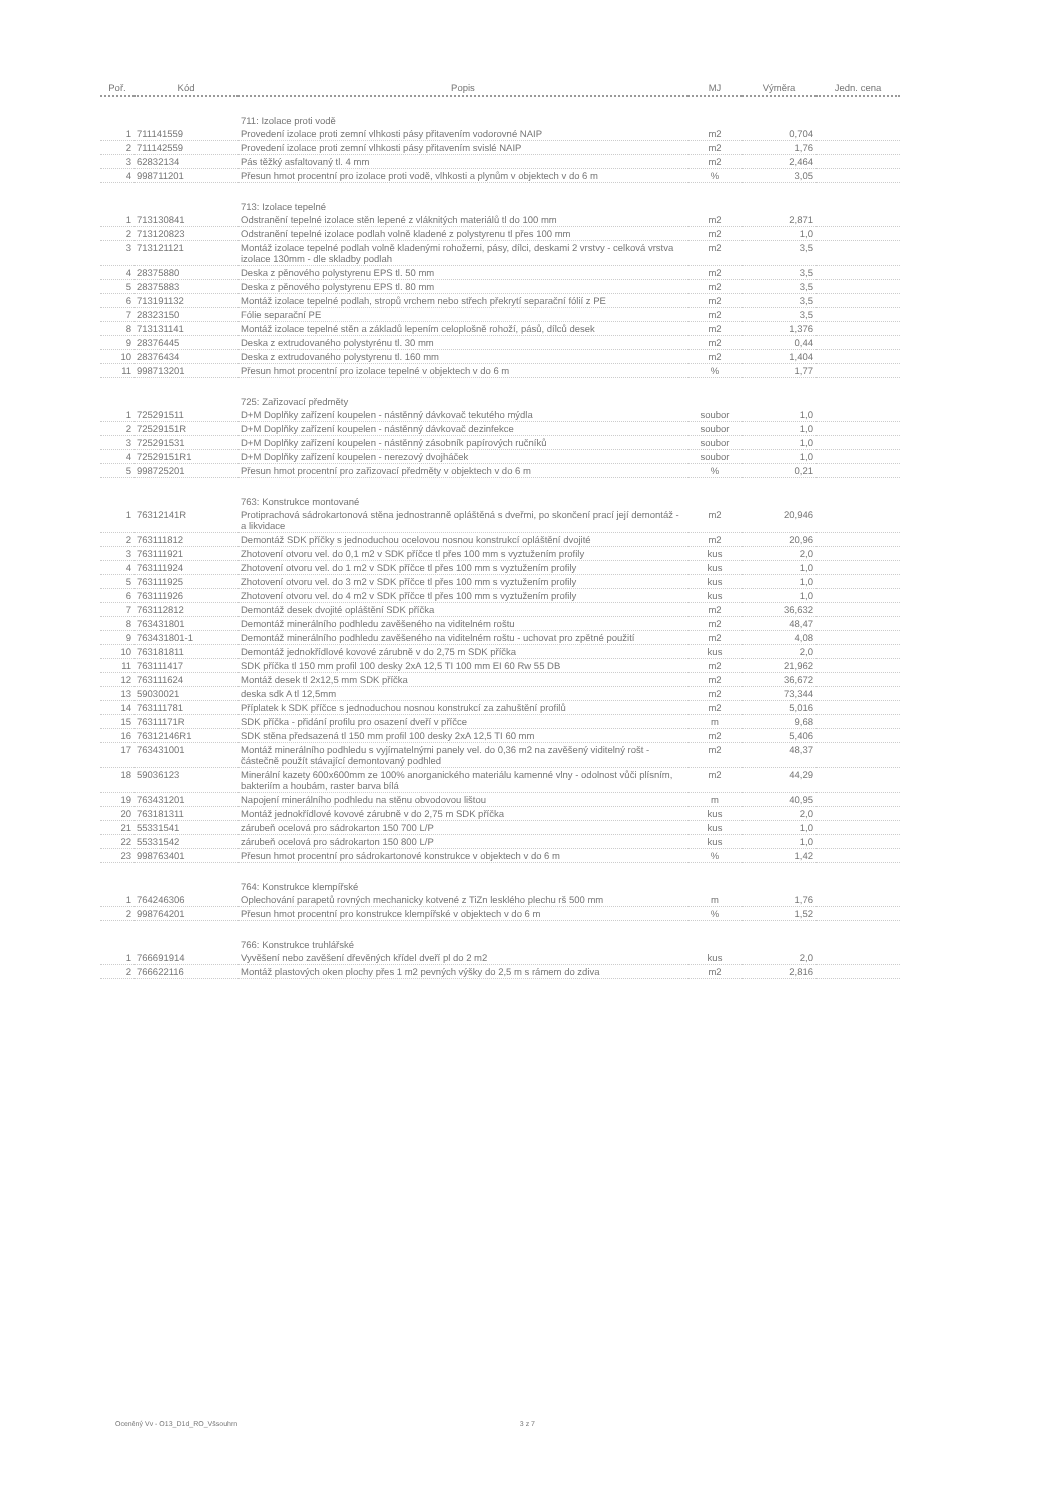| Poř. | Kód | Popis | MJ | Výměra | Jedn. cena |
| --- | --- | --- | --- | --- | --- |
| | | 711: Izolace proti vodě | | | |
| 1 | 711141559 | Provedení izolace proti zemní vlhkosti pásy přitavením vodorovné NAIP | m2 | 0,704 | |
| 2 | 711142559 | Provedení izolace proti zemní vlhkosti pásy přitavením svislé NAIP | m2 | 1,76 | |
| 3 | 62832134 | Pás těžký asfaltovaný tl. 4 mm | m2 | 2,464 | |
| 4 | 998711201 | Přesun hmot procentní pro izolace proti vodě, vlhkosti a plynům v objektech v do 6 m | % | 3,05 | |
| | | 713: Izolace tepelné | | | |
| 1 | 713130841 | Odstranění tepelné izolace stěn lepené z vláknitých materiálů tl do 100 mm | m2 | 2,871 | |
| 2 | 713120823 | Odstranění tepelné izolace podlah volně kladené z polystyrenu tl přes 100 mm | m2 | 1,0 | |
| 3 | 713121121 | Montáž izolace tepelné podlah volně kladenými rohožemi, pásy, dílci, deskami 2 vrstvy - celková vrstva izolace 130mm - dle skladby podlah | m2 | 3,5 | |
| 4 | 28375880 | Deska z pěnového polystyrenu EPS tl. 50 mm | m2 | 3,5 | |
| 5 | 28375883 | Deska z pěnového polystyrenu EPS tl. 80 mm | m2 | 3,5 | |
| 6 | 713191132 | Montáž izolace tepelné podlah, stropů vrchem nebo střech překrytí separační fólií z PE | m2 | 3,5 | |
| 7 | 28323150 | Fólie separační PE | m2 | 3,5 | |
| 8 | 713131141 | Montáž izolace tepelné stěn a základů lepením celoplošně rohoží, pásů, dílců desek | m2 | 1,376 | |
| 9 | 28376445 | Deska z extrudovaného polystyrénu tl. 30 mm | m2 | 0,44 | |
| 10 | 28376434 | Deska z extrudovaného polystyrenu tl. 160 mm | m2 | 1,404 | |
| 11 | 998713201 | Přesun hmot procentní pro izolace tepelné v objektech v do 6 m | % | 1,77 | |
| | | 725: Zařizovací předměty | | | |
| 1 | 725291511 | D+M Doplňky zařízení koupelen - nástěnný dávkovač tekutého mýdla | soubor | 1,0 | |
| 2 | 72529151R | D+M Doplňky zařízení koupelen - nástěnný dávkovač dezinfekce | soubor | 1,0 | |
| 3 | 725291531 | D+M Doplňky zařízení koupelen - nástěnný zásobník papírových ručníků | soubor | 1,0 | |
| 4 | 72529151R1 | D+M Doplňky zařízení koupelen - nerezový dvojháček | soubor | 1,0 | |
| 5 | 998725201 | Přesun hmot procentní pro zařizovací předměty v objektech v do 6 m | % | 0,21 | |
| | | 763: Konstrukce montované | | | |
| 1 | 76312141R | Protiprachová sádrokartonová stěna jednostranně opláštěná s dveřmi, po skončení prací její demontáž - a likvidace | m2 | 20,946 | |
| 2 | 763111812 | Demontáž SDK příčky s jednoduchou ocelovou nosnou konstrukcí opláštění dvojité | m2 | 20,96 | |
| 3 | 763111921 | Zhotovení otvoru vel. do 0,1 m2 v SDK příčce tl přes 100 mm s vyztužením profily | kus | 2,0 | |
| 4 | 763111924 | Zhotovení otvoru vel. do 1 m2 v SDK příčce tl přes 100 mm s vyztužením profily | kus | 1,0 | |
| 5 | 763111925 | Zhotovení otvoru vel. do 3 m2 v SDK příčce tl přes 100 mm s vyztužením profily | kus | 1,0 | |
| 6 | 763111926 | Zhotovení otvoru vel. do 4 m2 v SDK příčce tl přes 100 mm s vyztužením profily | kus | 1,0 | |
| 7 | 763112812 | Demontáž desek dvojité opláštění SDK příčka | m2 | 36,632 | |
| 8 | 763431801 | Demontáž minerálního podhledu zavěšeného na viditelném roštu | m2 | 48,47 | |
| 9 | 763431801-1 | Demontáž minerálního podhledu zavěšeného na viditelném roštu - uchovat pro zpětné použití | m2 | 4,08 | |
| 10 | 763181811 | Demontáž jednokřídlové kovové zárubně v do 2,75 m SDK příčka | kus | 2,0 | |
| 11 | 763111417 | SDK příčka tl 150 mm profil 100 desky 2xA 12,5 TI 100 mm EI 60 Rw 55 DB | m2 | 21,962 | |
| 12 | 763111624 | Montáž desek tl 2x12,5 mm SDK příčka | m2 | 36,672 | |
| 13 | 59030021 | deska sdk A tl 12,5mm | m2 | 73,344 | |
| 14 | 763111781 | Příplatek k SDK příčce s jednoduchou nosnou konstrukcí za zahuštění profilů | m2 | 5,016 | |
| 15 | 76311171R | SDK příčka - přidání profilu pro osazení dveří v příčce | m | 9,68 | |
| 16 | 76312146R1 | SDK stěna předsazená tl 150 mm profil 100 desky 2xA 12,5 TI 60 mm | m2 | 5,406 | |
| 17 | 763431001 | Montáž minerálního podhledu s vyjímatelnými panely vel. do 0,36 m2 na zavěšený viditelný rošt - částečně použít stávající demontovaný podhled | m2 | 48,37 | |
| 18 | 59036123 | Minerální kazety 600x600mm ze 100% anorganického materiálu kamenné vlny - odolnost vůči plísním, bakteriím a houbám, raster barva bílá | m2 | 44,29 | |
| 19 | 763431201 | Napojení minerálního podhledu na stěnu obvodovou lištou | m | 40,95 | |
| 20 | 763181311 | Montáž jednokřídlové kovové zárubně v do 2,75 m SDK příčka | kus | 2,0 | |
| 21 | 55331541 | zárubeň ocelová pro sádrokarton 150 700 L/P | kus | 1,0 | |
| 22 | 55331542 | zárubeň ocelová pro sádrokarton 150 800 L/P | kus | 1,0 | |
| 23 | 998763401 | Přesun hmot procentní pro sádrokartonové konstrukce v objektech v do 6 m | % | 1,42 | |
| | | 764: Konstrukce klempířské | | | |
| 1 | 764246306 | Oplechování parapetů rovných mechanicky kotvené z TiZn lesklého plechu rš 500 mm | m | 1,76 | |
| 2 | 998764201 | Přesun hmot procentní pro konstrukce klempířské v objektech v do 6 m | % | 1,52 | |
| | | 766: Konstrukce truhlářské | | | |
| 1 | 766691914 | Vyvěšení nebo zavěšení dřevěných křídel dveří pl do 2 m2 | kus | 2,0 | |
| 2 | 766622116 | Montáž plastových oken plochy přes 1 m2 pevných výšky do 2,5 m s rámem do zdiva | m2 | 2,816 | |
Oceněný Vv - O13_D1d_RO_Všsouhrn 3 z 7